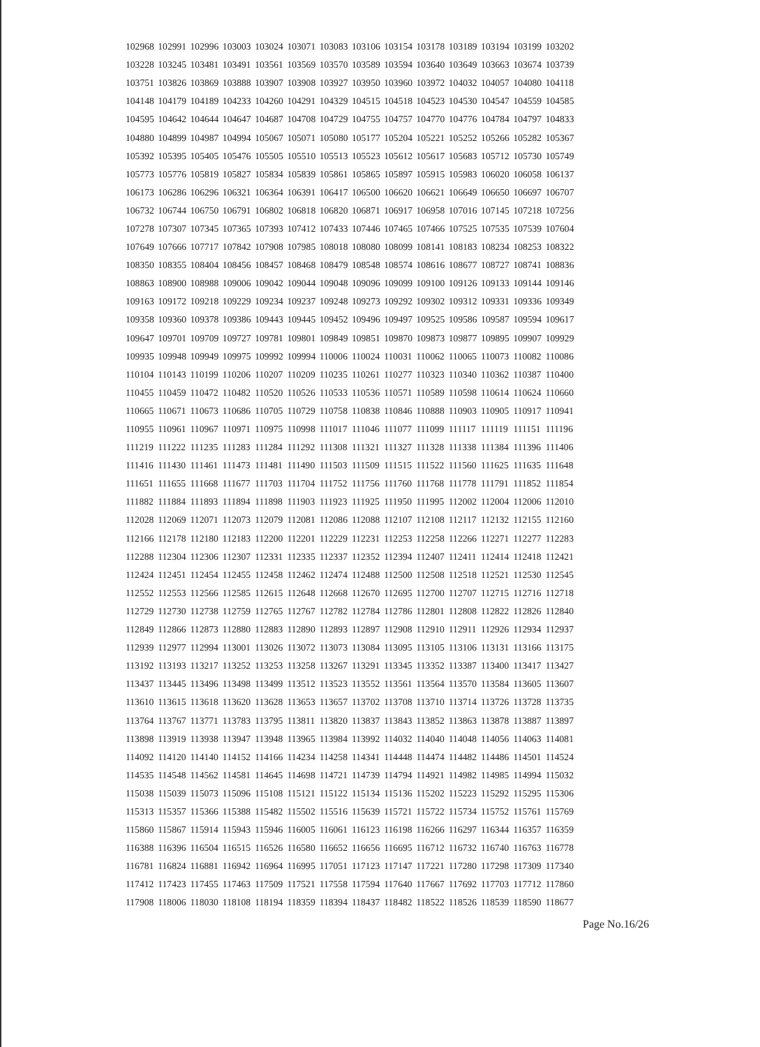| 102968 | 102991 | 102996 | 103003 | 103024 | 103071 | 103083 | 103106 | 103154 | 103178 | 103189 | 103194 | 103199 | 103202 |
| 103228 | 103245 | 103481 | 103491 | 103561 | 103569 | 103570 | 103589 | 103594 | 103640 | 103649 | 103663 | 103674 | 103739 |
| 103751 | 103826 | 103869 | 103888 | 103907 | 103908 | 103927 | 103950 | 103960 | 103972 | 104032 | 104057 | 104080 | 104118 |
| 104148 | 104179 | 104189 | 104233 | 104260 | 104291 | 104329 | 104515 | 104518 | 104523 | 104530 | 104547 | 104559 | 104585 |
| 104595 | 104642 | 104644 | 104647 | 104687 | 104708 | 104729 | 104755 | 104757 | 104770 | 104776 | 104784 | 104797 | 104833 |
| 104880 | 104899 | 104987 | 104994 | 105067 | 105071 | 105080 | 105177 | 105204 | 105221 | 105252 | 105266 | 105282 | 105367 |
| 105392 | 105395 | 105405 | 105476 | 105505 | 105510 | 105513 | 105523 | 105612 | 105617 | 105683 | 105712 | 105730 | 105749 |
| 105773 | 105776 | 105819 | 105827 | 105834 | 105839 | 105861 | 105865 | 105897 | 105915 | 105983 | 106020 | 106058 | 106137 |
| 106173 | 106286 | 106296 | 106321 | 106364 | 106391 | 106417 | 106500 | 106620 | 106621 | 106649 | 106650 | 106697 | 106707 |
| 106732 | 106744 | 106750 | 106791 | 106802 | 106818 | 106820 | 106871 | 106917 | 106958 | 107016 | 107145 | 107218 | 107256 |
| 107278 | 107307 | 107345 | 107365 | 107393 | 107412 | 107433 | 107446 | 107465 | 107466 | 107525 | 107535 | 107539 | 107604 |
| 107649 | 107666 | 107717 | 107842 | 107908 | 107985 | 108018 | 108080 | 108099 | 108141 | 108183 | 108234 | 108253 | 108322 |
| 108350 | 108355 | 108404 | 108456 | 108457 | 108468 | 108479 | 108548 | 108574 | 108616 | 108677 | 108727 | 108741 | 108836 |
| 108863 | 108900 | 108988 | 109006 | 109042 | 109044 | 109048 | 109096 | 109099 | 109100 | 109126 | 109133 | 109144 | 109146 |
| 109163 | 109172 | 109218 | 109229 | 109234 | 109237 | 109248 | 109273 | 109292 | 109302 | 109312 | 109331 | 109336 | 109349 |
| 109358 | 109360 | 109378 | 109386 | 109443 | 109445 | 109452 | 109496 | 109497 | 109525 | 109586 | 109587 | 109594 | 109617 |
| 109647 | 109701 | 109709 | 109727 | 109781 | 109801 | 109849 | 109851 | 109870 | 109873 | 109877 | 109895 | 109907 | 109929 |
| 109935 | 109948 | 109949 | 109975 | 109992 | 109994 | 110006 | 110024 | 110031 | 110062 | 110065 | 110073 | 110082 | 110086 |
| 110104 | 110143 | 110199 | 110206 | 110207 | 110209 | 110235 | 110261 | 110277 | 110323 | 110340 | 110362 | 110387 | 110400 |
| 110455 | 110459 | 110472 | 110482 | 110520 | 110526 | 110533 | 110536 | 110571 | 110589 | 110598 | 110614 | 110624 | 110660 |
| 110665 | 110671 | 110673 | 110686 | 110705 | 110729 | 110758 | 110838 | 110846 | 110888 | 110903 | 110905 | 110917 | 110941 |
| 110955 | 110961 | 110967 | 110971 | 110975 | 110998 | 111017 | 111046 | 111077 | 111099 | 111117 | 111119 | 111151 | 111196 |
| 111219 | 111222 | 111235 | 111283 | 111284 | 111292 | 111308 | 111321 | 111327 | 111328 | 111338 | 111384 | 111396 | 111406 |
| 111416 | 111430 | 111461 | 111473 | 111481 | 111490 | 111503 | 111509 | 111515 | 111522 | 111560 | 111625 | 111635 | 111648 |
| 111651 | 111655 | 111668 | 111677 | 111703 | 111704 | 111752 | 111756 | 111760 | 111768 | 111778 | 111791 | 111852 | 111854 |
| 111882 | 111884 | 111893 | 111894 | 111898 | 111903 | 111923 | 111925 | 111950 | 111995 | 112002 | 112004 | 112006 | 112010 |
| 112028 | 112069 | 112071 | 112073 | 112079 | 112081 | 112086 | 112088 | 112107 | 112108 | 112117 | 112132 | 112155 | 112160 |
| 112166 | 112178 | 112180 | 112183 | 112200 | 112201 | 112229 | 112231 | 112253 | 112258 | 112266 | 112271 | 112277 | 112283 |
| 112288 | 112304 | 112306 | 112307 | 112331 | 112335 | 112337 | 112352 | 112394 | 112407 | 112411 | 112414 | 112418 | 112421 |
| 112424 | 112451 | 112454 | 112455 | 112458 | 112462 | 112474 | 112488 | 112500 | 112508 | 112518 | 112521 | 112530 | 112545 |
| 112552 | 112553 | 112566 | 112585 | 112615 | 112648 | 112668 | 112670 | 112695 | 112700 | 112707 | 112715 | 112716 | 112718 |
| 112729 | 112730 | 112738 | 112759 | 112765 | 112767 | 112782 | 112784 | 112786 | 112801 | 112808 | 112822 | 112826 | 112840 |
| 112849 | 112866 | 112873 | 112880 | 112883 | 112890 | 112893 | 112897 | 112908 | 112910 | 112911 | 112926 | 112934 | 112937 |
| 112939 | 112977 | 112994 | 113001 | 113026 | 113072 | 113073 | 113084 | 113095 | 113105 | 113106 | 113131 | 113166 | 113175 |
| 113192 | 113193 | 113217 | 113252 | 113253 | 113258 | 113267 | 113291 | 113345 | 113352 | 113387 | 113400 | 113417 | 113427 |
| 113437 | 113445 | 113496 | 113498 | 113499 | 113512 | 113523 | 113552 | 113561 | 113564 | 113570 | 113584 | 113605 | 113607 |
| 113610 | 113615 | 113618 | 113620 | 113628 | 113653 | 113657 | 113702 | 113708 | 113710 | 113714 | 113726 | 113728 | 113735 |
| 113764 | 113767 | 113771 | 113783 | 113795 | 113811 | 113820 | 113837 | 113843 | 113852 | 113863 | 113878 | 113887 | 113897 |
| 113898 | 113919 | 113938 | 113947 | 113948 | 113965 | 113984 | 113992 | 114032 | 114040 | 114048 | 114056 | 114063 | 114081 |
| 114092 | 114120 | 114140 | 114152 | 114166 | 114234 | 114258 | 114341 | 114448 | 114474 | 114482 | 114486 | 114501 | 114524 |
| 114535 | 114548 | 114562 | 114581 | 114645 | 114698 | 114721 | 114739 | 114794 | 114921 | 114982 | 114985 | 114994 | 115032 |
| 115038 | 115039 | 115073 | 115096 | 115108 | 115121 | 115122 | 115134 | 115136 | 115202 | 115223 | 115292 | 115295 | 115306 |
| 115313 | 115357 | 115366 | 115388 | 115482 | 115502 | 115516 | 115639 | 115721 | 115722 | 115734 | 115752 | 115761 | 115769 |
| 115860 | 115867 | 115914 | 115943 | 115946 | 116005 | 116061 | 116123 | 116198 | 116266 | 116297 | 116344 | 116357 | 116359 |
| 116388 | 116396 | 116504 | 116515 | 116526 | 116580 | 116652 | 116656 | 116695 | 116712 | 116732 | 116740 | 116763 | 116778 |
| 116781 | 116824 | 116881 | 116942 | 116964 | 116995 | 117051 | 117123 | 117147 | 117221 | 117280 | 117298 | 117309 | 117340 |
| 117412 | 117423 | 117455 | 117463 | 117509 | 117521 | 117558 | 117594 | 117640 | 117667 | 117692 | 117703 | 117712 | 117860 |
| 117908 | 118006 | 118030 | 118108 | 118194 | 118359 | 118394 | 118437 | 118482 | 118522 | 118526 | 118539 | 118590 | 118677 |
Page No.16/26